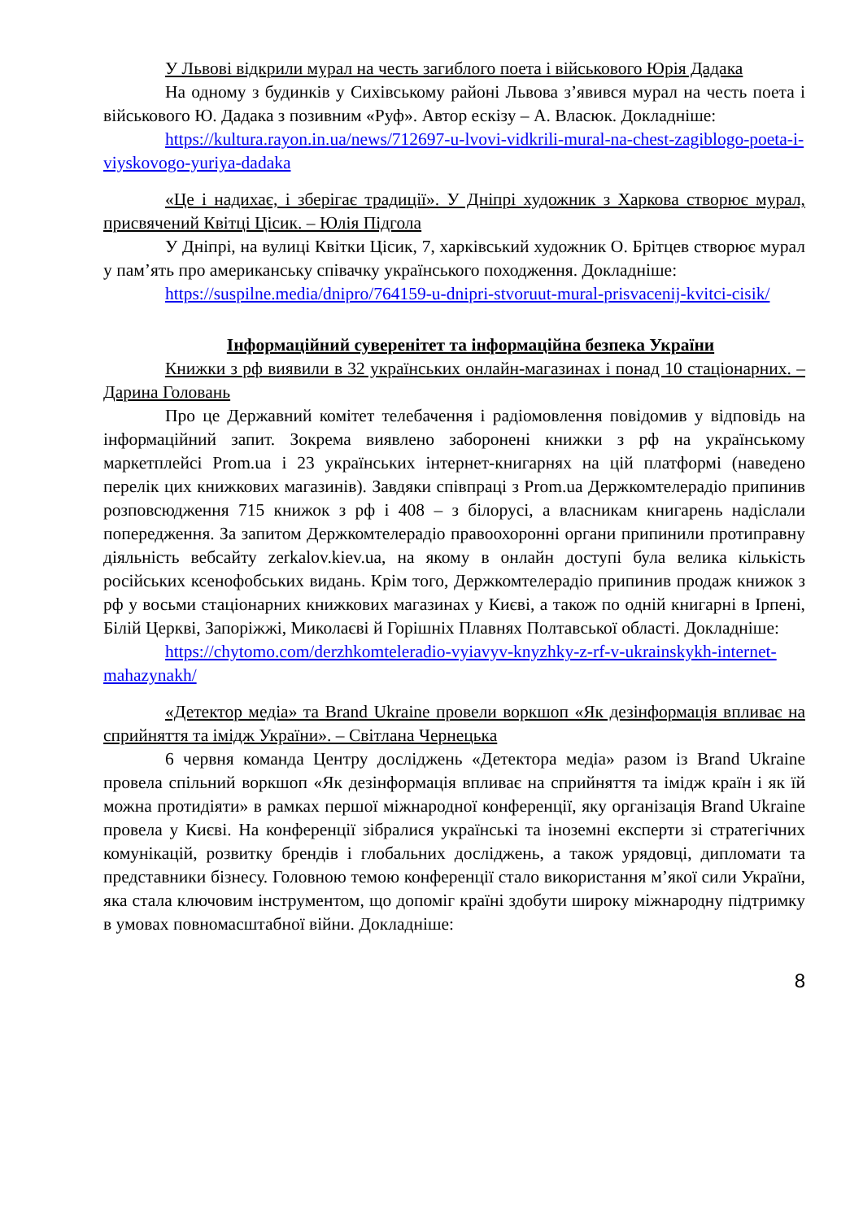У Львові відкрили мурал на честь загиблого поета і військового Юрія Дадака
На одному з будинків у Сихівському районі Львова з’явився мурал на честь поета і військового Ю. Дадака з позивним «Руф». Автор ескізу – А. Власюк. Докладніше:
https://kultura.rayon.in.ua/news/712697-u-lvovi-vidkrili-mural-na-chest-zagiblogo-poeta-i-viyskovogo-yuriya-dadaka
«Це і надихає, і зберігає традиції». У Дніпрі художник з Харкова створює мурал, присвячений Квітці Цісик. – Юлія Підгола
У Дніпрі, на вулиці Квітки Цісик, 7, харківський художник О. Брітцев створює мурал у пам’ять про американську співачку українського походження. Докладніше:
https://suspilne.media/dnipro/764159-u-dnipri-stvoruut-mural-prisvacenij-kvitci-cisik/
Інформаційний суверенітет та інформаційна безпека України
Книжки з рф виявили в 32 українських онлайн-магазинах і понад 10 стаціонарних. – Дарина Головань
Про це Державний комітет телебачення і радіомовлення повідомив у відповідь на інформаційний запит. Зокрема виявлено заборонені книжки з рф на українському маркетплейсі Prom.ua і 23 українських інтернет-книгарнях на цій платформі (наведено перелік цих книжкових магазинів). Завдяки співпраці з Prom.ua Держкомтелерадіо припинив розповсюдження 715 книжок з рф і 408 – з білорусі, а власникам книгарень надіслали попередження. За запитом Держкомтелерадіо правоохоронні органи припинили протиправну діяльність вебсайту zerkalov.kiev.ua, на якому в онлайн доступі була велика кількість російських ксенофобських видань. Крім того, Держкомтелерадіо припинив продаж книжок з рф у восьми стаціонарних книжкових магазинах у Києві, а також по одній книгарні в Ірпені, Білій Церкві, Запоріжжі, Миколаєві й Горішніх Плавнях Полтавської області. Докладніше:
https://chytomo.com/derzhkomteleradio-vyiavyv-knyzhky-z-rf-v-ukrainskykh-internet-mahazynakh/
«Детектор медіа» та Brand Ukraine провели воркшоп «Як дезінформація впливає на сприйняття та імідж України». – Світлана Чернецька
6 червня команда Центру досліджень «Детектора медіа» разом із Brand Ukraine провела спільний воркшоп «Як дезінформація впливає на сприйняття та імідж країн і як їй можна протидіяти» в рамках першої міжнародної конференції, яку організація Brand Ukraine провела у Києві. На конференції зібралися українські та іноземні експерти зі стратегічних комунікацій, розвитку брендів і глобальних досліджень, а також урядовці, дипломати та представники бізнесу. Головною темою конференції стало використання м’якої сили України, яка стала ключовим інструментом, що допоміг країні здобути широку міжнародну підтримку в умовах повномасштабної війни. Докладніше:
8